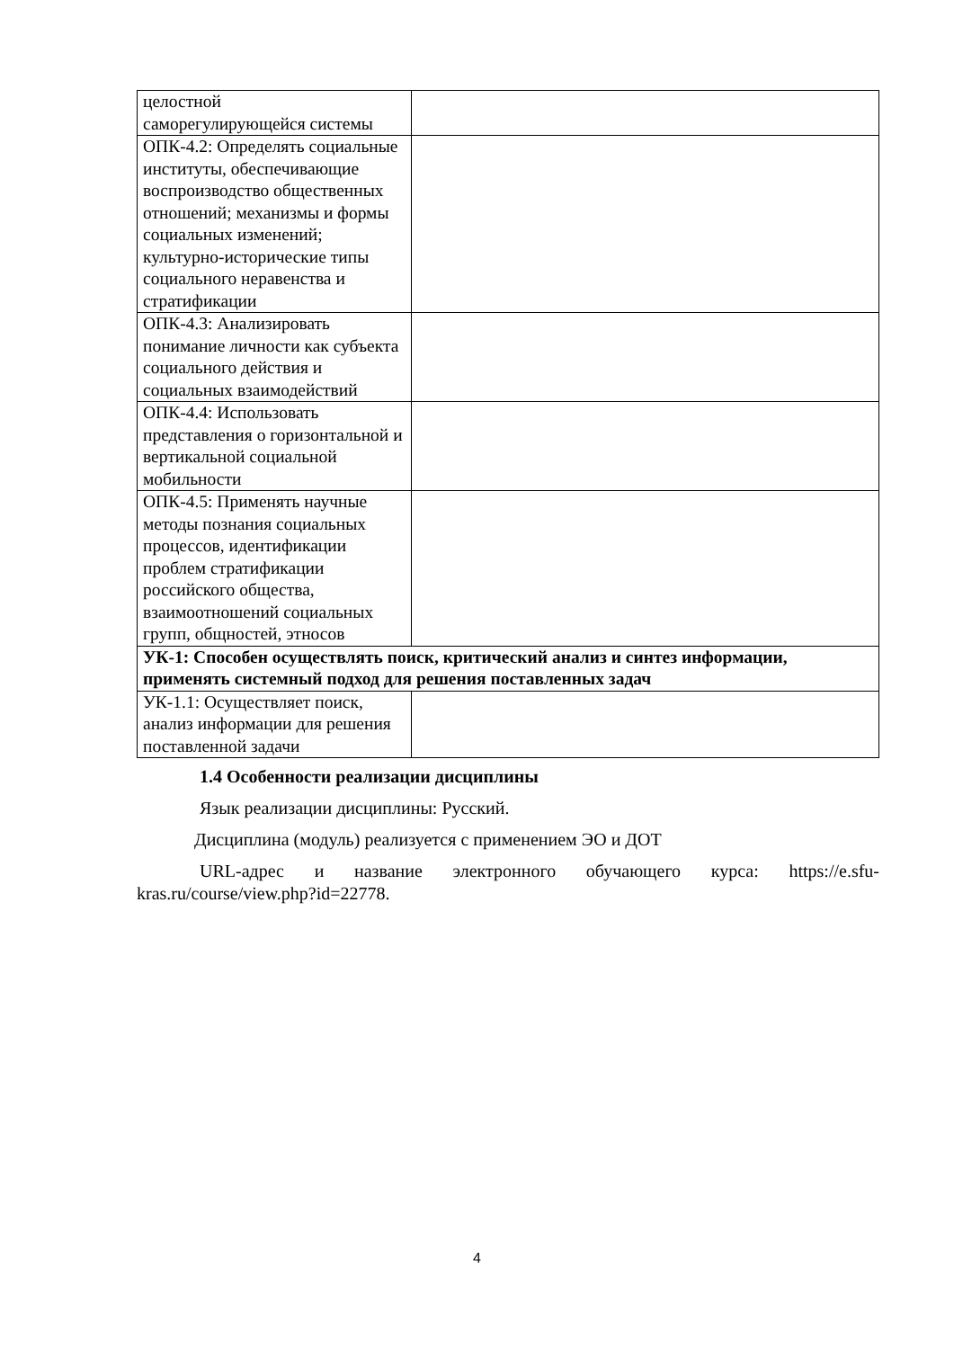| целостной саморегулирующейся системы | |
| ОПК-4.2: Определять социальные институты, обеспечивающие воспроизводство общественных отношений; механизмы и формы социальных изменений; культурно-исторические типы социального неравенства и стратификации | |
| ОПК-4.3: Анализировать понимание личности как субъекта социального действия и социальных взаимодействий | |
| ОПК-4.4: Использовать представления о горизонтальной и вертикальной социальной мобильности | |
| ОПК-4.5: Применять научные методы познания социальных процессов, идентификации проблем стратификации российского общества, взаимоотношений социальных групп, общностей, этносов | |
| УК-1: Способен осуществлять поиск, критический анализ и синтез информации, применять системный подход для решения поставленных задач | |
| УК-1.1: Осуществляет поиск, анализ информации для решения поставленной задачи | |
1.4 Особенности реализации дисциплины
Язык реализации дисциплины: Русский.
Дисциплина (модуль) реализуется с применением ЭО и ДОТ
URL-адрес и название электронного обучающего курса: https://e.sfu-kras.ru/course/view.php?id=22778.
4